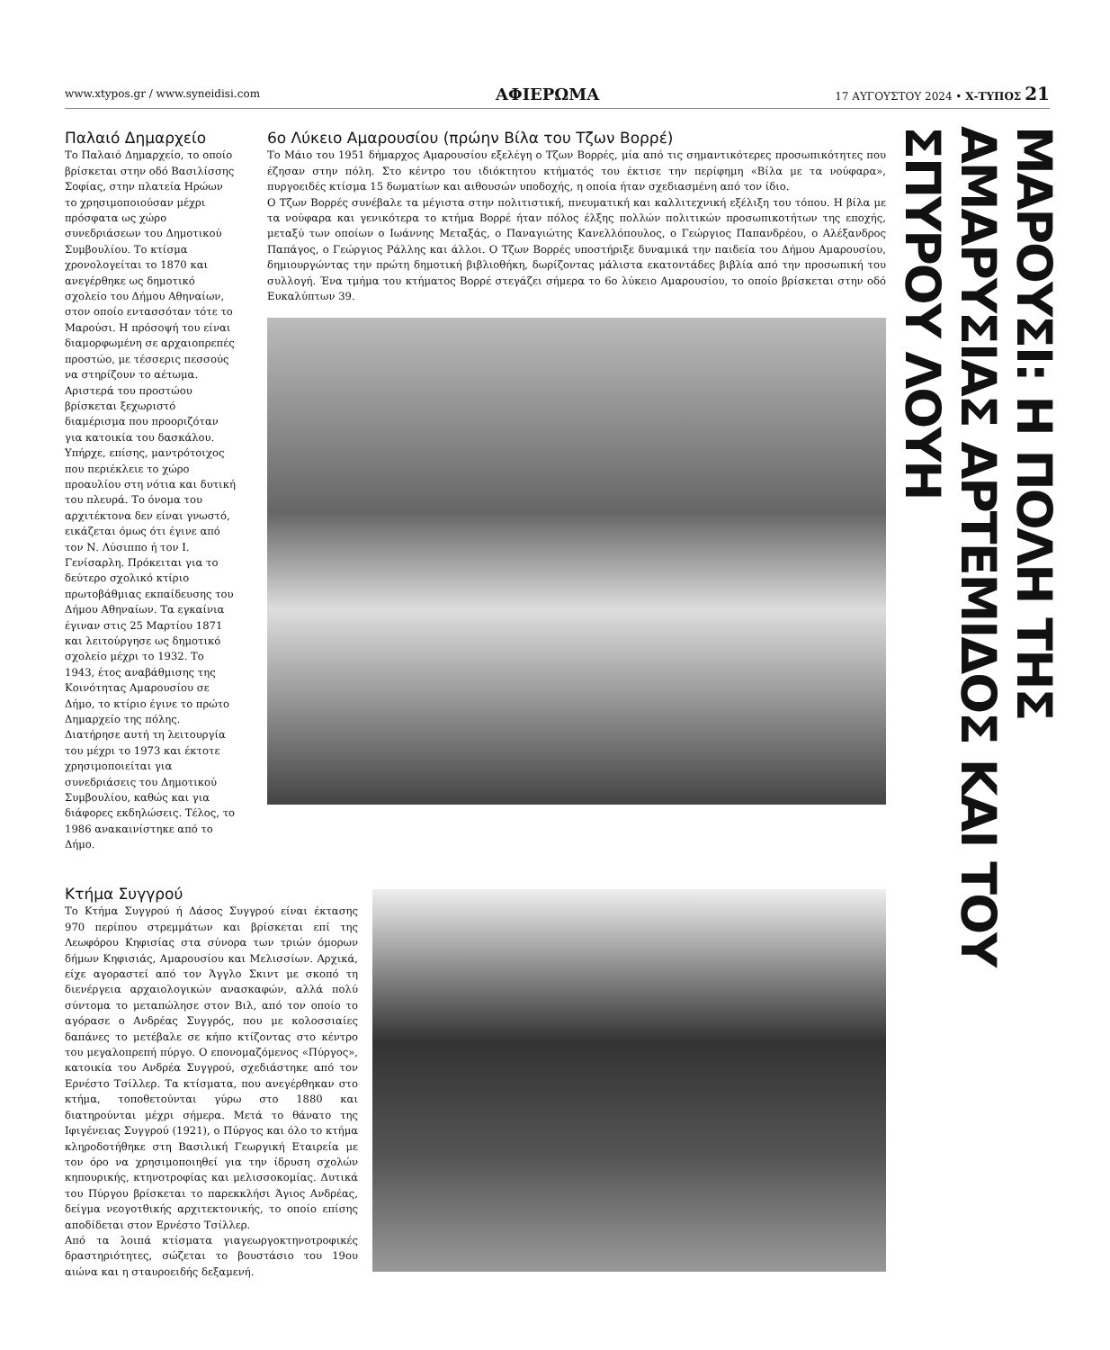www.xtypos.gr / www.syneidisi.com ΑΦΙΕΡΩΜΑ 17 ΑΥΓΟΥΣΤΟΥ 2024 • Χ-ΤΥΠΟΣ 21
ΜΑΡΟΥΣΙ: Η ΠΟΛΗ ΤΗΣ ΑΜΑΡΥΣΙΑΣ ΑΡΤΕΜΙΔΟΣ ΚΑΙ ΤΟΥ ΣΠΥΡΟΥ ΛΟΥΗ
Παλαιό Δημαρχείο
Το Παλαιό Δημαρχείο, το οποίο βρίσκεται στην οδό Βασιλίσσης Σοφίας, στην πλατεία Ηρώων το χρησιμοποιούσαν μέχρι πρόσφατα ως χώρο συνεδριάσεων του Δημοτικού Συμβουλίου. Το κτίσμα χρονολογείται το 1870 και ανεγέρθηκε ως δημοτικό σχολείο του Δήμου Αθηναίων, στον οποίο εντασσόταν τότε το Μαρούσι. Η πρόσοψή του είναι διαμορφωμένη σε αρχαιοπρεπές προστώο, με τέσσερις πεσσούς να στηρίζουν το αέτωμα. Αριστερά του προστώου βρίσκεται ξεχωριστό διαμέρισμα που προοριζόταν για κατοικία του δασκάλου. Υπήρχε, επίσης, μαντρότοιχος που περιέκλειε το χώρο προαυλίου στη νότια και δυτική του πλευρά. Το όνομα του αρχιτέκτονα δεν είναι γνωστό, εικάζεται όμως ότι έγινε από τον Ν. Λύσιππο ή τον Ι. Γενίσαρλη. Πρόκειται για το δεύτερο σχολικό κτίριο πρωτοβάθμιας εκπαίδευσης του Δήμου Αθηναίων. Τα εγκαίνια έγιναν στις 25 Μαρτίου 1871 και λειτούργησε ως δημοτικό σχολείο μέχρι το 1932. Το 1943, έτος αναβάθμισης της Κοινότητας Αμαρουσίου σε Δήμο, το κτίριο έγινε το πρώτο Δημαρχείο της πόλης. Διατήρησε αυτή τη λειτουργία του μέχρι το 1973 και έκτοτε χρησιμοποιείται για συνεδριάσεις του Δημοτικού Συμβουλίου, καθώς και για διάφορες εκδηλώσεις. Τέλος, το 1986 ανακαινίστηκε από το Δήμο.
6ο Λύκειο Αμαρουσίου (πρώην Βίλα του Τζων Βορρέ)
Το Μάιο του 1951 δήμαρχος Αμαρουσίου εξελέγη ο Τζων Βορρές, μία από τις σημαντικότερες προσωπικότητες που έζησαν στην πόλη. Στο κέντρο του ιδιόκτητου κτήματός του έκτισε την περίφημη «Βίλα με τα νούφαρα», πυργοειδές κτίσμα 15 δωματίων και αιθουσών υποδοχής, η οποία ήταν σχεδιασμένη από τον ίδιο.
Ο Τζων Βορρές συνέβαλε τα μέγιστα στην πολιτιστική, πνευματική και καλλιτεχνική εξέλιξη του τόπου. Η βίλα με τα νούφαρα και γενικότερα το κτήμα Βορρέ ήταν πόλος έλξης πολλών πολιτικών προσωπικοτήτων της εποχής, μεταξύ των οποίων ο Ιωάννης Μεταξάς, ο Παναγιώτης Κανελλόπουλος, ο Γεώργιος Παπανδρέου, ο Αλέξανδρος Παπάγος, ο Γεώργιος Ράλλης και άλλοι. Ο Τζων Βορρές υποστήριξε δυναμικά την παιδεία του Δήμου Αμαρουσίου, δημιουργώντας την πρώτη δημοτική βιβλιοθήκη, δωρίζοντας μάλιστα εκατοντάδες βιβλία από την προσωπική του συλλογή. Ένα τμήμα του κτήματος Βορρέ στεγάζει σήμερα το 6ο λύκειο Αμαρουσίου, το οποίο βρίσκεται στην οδό Ευκαλύπτων 39.
Κτήμα Συγγρού
Το Κτήμα Συγγρού ή Δάσος Συγγρού είναι έκτασης 970 περίπου στρεμμάτων και βρίσκεται επί της Λεωφόρου Κηφισίας στα σύνορα των τριών όμορων δήμων Κηφισιάς, Αμαρουσίου και Μελισσίων. Αρχικά, είχε αγοραστεί από τον Άγγλο Σκιντ με σκοπό τη διενέργεια αρχαιολογικών ανασκαφών, αλλά πολύ σύντομα το μεταπώλησε στον Βιλ, από τον οποίο το αγόρασε ο Ανδρέας Συγγρός, που με κολοσσιαίες δαπάνες το μετέβαλε σε κήπο κτίζοντας στο κέντρο του μεγαλοπρεπή πύργο. Ο επονομαζόμενος «Πύργος», κατοικία του Ανδρέα Συγγρού, σχεδιάστηκε από τον Ερνέστο Τσίλλερ. Τα κτίσματα, που ανεγέρθηκαν στο κτήμα, τοποθετούνται γύρω στο 1880 και διατηρούνται μέχρι σήμερα. Μετά το θάνατο της Ιφιγένειας Συγγρού (1921), ο Πύργος και όλο το κτήμα κληροδοτήθηκε στη Βασιλική Γεωργική Εταιρεία με τον όρο να χρησιμοποιηθεί για την ίδρυση σχολών κηπουρικής, κτηνοτροφίας και μελισσοκομίας. Δυτικά του Πύργου βρίσκεται το παρεκκλήσι Άγιος Ανδρέας, δείγμα νεογοτθικής αρχιτεκτονικής, το οποίο επίσης αποδίδεται στον Ερνέστο Τσίλλερ.
Από τα λοιπά κτίσματα γιαγεωργοκτηνοτροφικές δραστηριότητες, σώζεται το βουστάσιο του 19ου αιώνα και η σταυροειδής δεξαμενή.